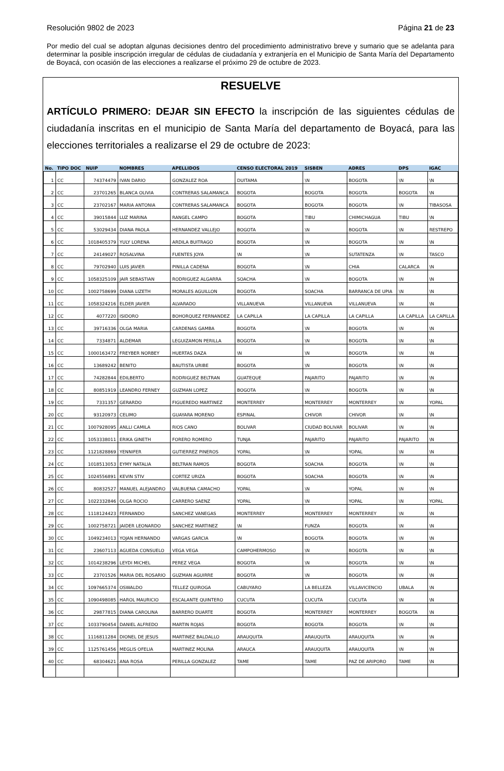Resolución 9802 de 2023 Página 21 de 23
Por medio del cual se adoptan algunas decisiones dentro del procedimiento administrativo breve y sumario que se adelanta para determinar la posible inscripción irregular de cédulas de ciudadanía y extranjería en el Municipio de Santa María del Departamento de Boyacá, con ocasión de las elecciones a realizarse el próximo 29 de octubre de 2023.
RESUELVE
ARTÍCULO PRIMERO: DEJAR SIN EFECTO la inscripción de las siguientes cédulas de ciudadanía inscritas en el municipio de Santa María del departamento de Boyacá, para las elecciones territoriales a realizarse el 29 de octubre de 2023:
| No. | TIPO DOC | NUIP | NOMBRES | APELLIDOS | CENSO ELECTORAL 2019 | SISBEN | ADRES | DPS | IGAC |
| --- | --- | --- | --- | --- | --- | --- | --- | --- | --- |
| 1 | CC | 74374479 | IVAN DARIO | GONZALEZ ROA | DUITAMA | \N | BOGOTA | \N | \N |
| 2 | CC | 23701265 | BLANCA OLIVIA | CONTRERAS SALAMANCA | BOGOTA | BOGOTA | BOGOTA | BOGOTA | \N |
| 3 | CC | 23702167 | MARIA ANTONIA | CONTRERAS SALAMANCA | BOGOTA | BOGOTA | BOGOTA | \N | TIBASOSA |
| 4 | CC | 39015844 | LUZ MARINA | RANGEL CAMPO | BOGOTA | TIBU | CHIMICHAGUA | TIBU | \N |
| 5 | CC | 53029434 | DIANA PAOLA | HERNANDEZ VALLEJO | BOGOTA | \N | BOGOTA | \N | RESTREPO |
| 6 | CC | 1018405379 | YULY LORENA | ARDILA BUITRAGO | BOGOTA | \N | BOGOTA | \N | \N |
| 7 | CC | 24149027 | ROSALVINA | FUENTES JOYA | \N | \N | SUTATENZA | \N | TASCO |
| 8 | CC | 79702940 | LUIS JAVIER | PINILLA CADENA | BOGOTA | \N | CHIA | CALARCA | \N |
| 9 | CC | 1058325109 | JAIR SEBASTIAN | RODRIGUEZ ALGARRA | SOACHA | \N | BOGOTA | \N | \N |
| 10 | CC | 1002758699 | DIANA LIZETH | MORALES AGUILLON | BOGOTA | SOACHA | BARRANCA DE UPIA | \N | \N |
| 11 | CC | 1058324216 | ELDER JAVIER | ALVARADO | VILLANUEVA | VILLANUEVA | VILLANUEVA | \N | \N |
| 12 | CC | 4077220 | ISIDORO | BOHORQUEZ FERNANDEZ | LA CAPILLA | LA CAPILLA | LA CAPILLA | LA CAPILLA | LA CAPILLA |
| 13 | CC | 39716336 | OLGA MARIA | CARDENAS GAMBA | BOGOTA | \N | BOGOTA | \N | \N |
| 14 | CC | 7334871 | ALDEMAR | LEGUIZAMON PERILLA | BOGOTA | \N | BOGOTA | \N | \N |
| 15 | CC | 1000163472 | FREYBER NORBEY | HUERTAS DAZA | \N | \N | BOGOTA | \N | \N |
| 16 | CC | 13689242 | BENITO | BAUTISTA URIBE | BOGOTA | \N | BOGOTA | \N | \N |
| 17 | CC | 74282844 | EDILBERTO | RODRIGUEZ BELTRAN | GUATEQUE | PAJARITO | PAJARITO | \N | \N |
| 18 | CC | 80851919 | LEANDRO FERNEY | GUZMAN LOPEZ | BOGOTA | \N | BOGOTA | \N | \N |
| 19 | CC | 7331357 | GERARDO | FIGUEREDO MARTINEZ | MONTERREY | MONTERREY | MONTERREY | \N | YOPAL |
| 20 | CC | 93120973 | CELIMO | GUAYARA MORENO | ESPINAL | CHIVOR | CHIVOR | \N | \N |
| 21 | CC | 1007928095 | ANLLI CAMILA | RIOS CANO | BOLIVAR | CIUDAD BOLIVAR | BOLIVAR | \N | \N |
| 22 | CC | 1053338011 | ERIKA GINETH | FORERO ROMERO | TUNJA | PAJARITO | PAJARITO | PAJARITO | \N |
| 23 | CC | 1121828869 | YENNIFER | GUTIERREZ PINEROS | YOPAL | \N | YOPAL | \N | \N |
| 24 | CC | 1018513053 | EYMY NATALIA | BELTRAN RAMOS | BOGOTA | SOACHA | BOGOTA | \N | \N |
| 25 | CC | 1024556891 | KEVIN STIV | CORTEZ URIZA | BOGOTA | SOACHA | BOGOTA | \N | \N |
| 26 | CC | 80832527 | MANUEL ALEJANDRO | VALBUENA CAMACHO | YOPAL | \N | YOPAL | \N | \N |
| 27 | CC | 1022332846 | OLGA ROCIO | CARRERO SAENZ | YOPAL | \N | YOPAL | \N | YOPAL |
| 28 | CC | 1118124423 | FERNANDO | SANCHEZ VANEGAS | MONTERREY | MONTERREY | MONTERREY | \N | \N |
| 29 | CC | 1002758721 | JAIDER LEONARDO | SANCHEZ MARTINEZ | \N | FUNZA | BOGOTA | \N | \N |
| 30 | CC | 1049234013 | YOJAN HERNANDO | VARGAS GARCIA | \N | BOGOTA | BOGOTA | \N | \N |
| 31 | CC | 23607113 | AGUEDA CONSUELO | VEGA VEGA | CAMPOHERMOSO | \N | BOGOTA | \N | \N |
| 32 | CC | 1014238296 | LEYDI MICHEL | PEREZ VEGA | BOGOTA | \N | BOGOTA | \N | \N |
| 33 | CC | 23701526 | MARIA DEL ROSARIO | GUZMAN AGUIRRE | BOGOTA | \N | BOGOTA | \N | \N |
| 34 | CC | 1097665374 | OSWALDO | TELLEZ QUIROGA | CABUYARO | LA BELLEZA | VILLAVICENCIO | UBALA | \N |
| 35 | CC | 1090498085 | HAROL MAURICIO | ESCALANTE QUINTERO | CUCUTA | CUCUTA | CUCUTA | \N | \N |
| 36 | CC | 29877815 | DIANA CAROLINA | BARRERO DUARTE | BOGOTA | MONTERREY | MONTERREY | BOGOTA | \N |
| 37 | CC | 1033790454 | DANIEL ALFREDO | MARTIN ROJAS | BOGOTA | BOGOTA | BOGOTA | \N | \N |
| 38 | CC | 1116811284 | DIONEL DE JESUS | MARTINEZ BALDALLO | ARAUQUITA | ARAUQUITA | ARAUQUITA | \N | \N |
| 39 | CC | 1125761456 | MEGLIS OFELIA | MARTINEZ MOLINA | ARAUCA | ARAUQUITA | ARAUQUITA | \N | \N |
| 40 | CC | 68304621 | ANA ROSA | PERILLA GONZALEZ | TAME | TAME | PAZ DE ARIPORO | TAME | \N |